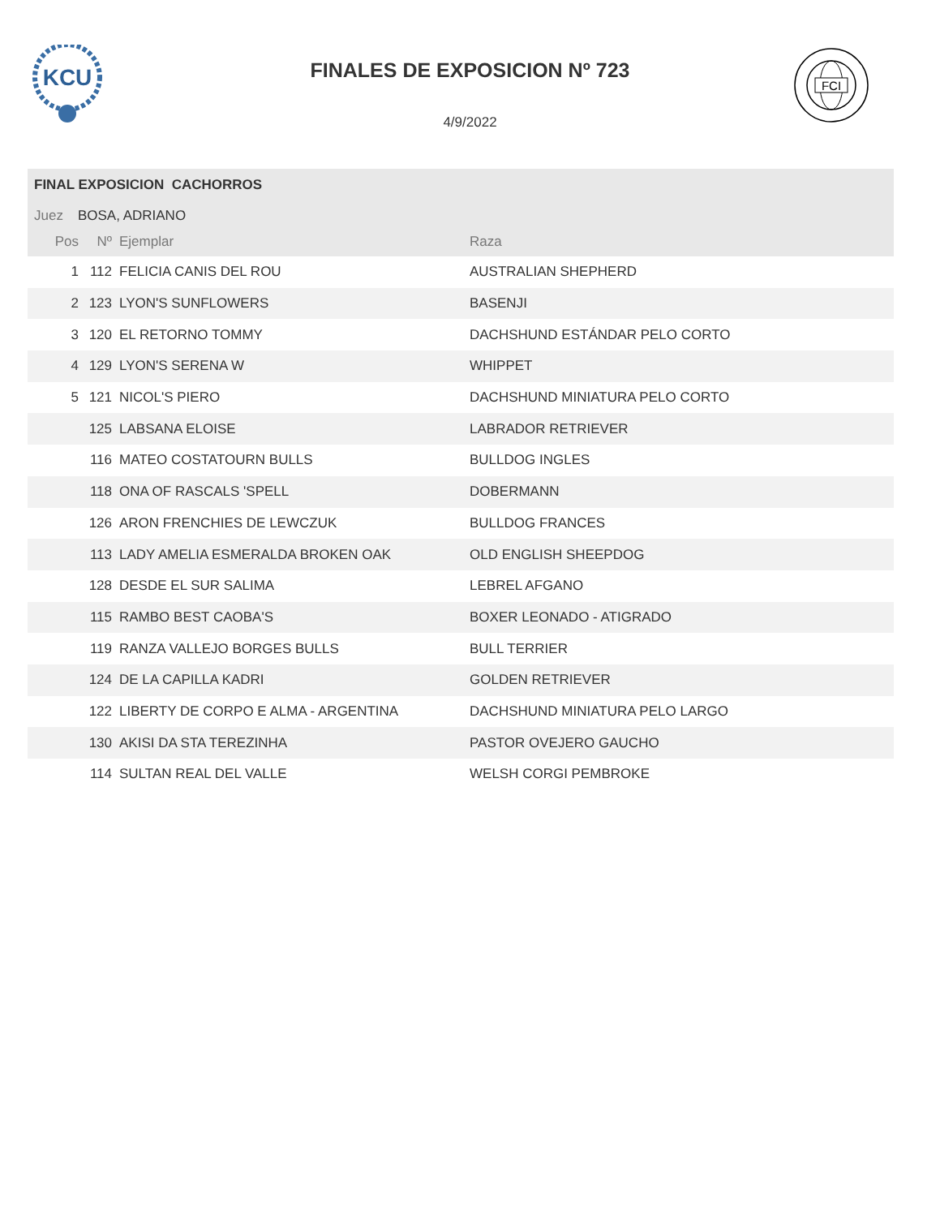KCU
FCI
FINALES DE EXPOSICION Nº 723
4/9/2022
FINAL EXPOSICION CACHORROS
Juez BOSA, ADRIANO
| Pos | Nº | Ejemplar | Raza |
| --- | --- | --- | --- |
| 1 | 112 | FELICIA CANIS DEL ROU | AUSTRALIAN SHEPHERD |
| 2 | 123 | LYON'S SUNFLOWERS | BASENJI |
| 3 | 120 | EL RETORNO TOMMY | DACHSHUND ESTÁNDAR PELO CORTO |
| 4 | 129 | LYON'S SERENA W | WHIPPET |
| 5 | 121 | NICOL'S PIERO | DACHSHUND MINIATURA PELO CORTO |
| | 125 | LABSANA ELOISE | LABRADOR RETRIEVER |
| | 116 | MATEO COSTATOURN BULLS | BULLDOG INGLES |
| | 118 | ONA OF RASCALS 'SPELL | DOBERMANN |
| | 126 | ARON FRENCHIES DE LEWCZUK | BULLDOG FRANCES |
| | 113 | LADY AMELIA ESMERALDA BROKEN OAK | OLD ENGLISH SHEEPDOG |
| | 128 | DESDE EL SUR SALIMA | LEBREL AFGANO |
| | 115 | RAMBO BEST CAOBA'S | BOXER LEONADO - ATIGRADO |
| | 119 | RANZA VALLEJO BORGES BULLS | BULL TERRIER |
| | 124 | DE LA CAPILLA KADRI | GOLDEN RETRIEVER |
| | 122 | LIBERTY DE CORPO E ALMA - ARGENTINA | DACHSHUND MINIATURA PELO LARGO |
| | 130 | AKISI DA STA TEREZINHA | PASTOR OVEJERO GAUCHO |
| | 114 | SULTAN REAL DEL VALLE | WELSH CORGI PEMBROKE |